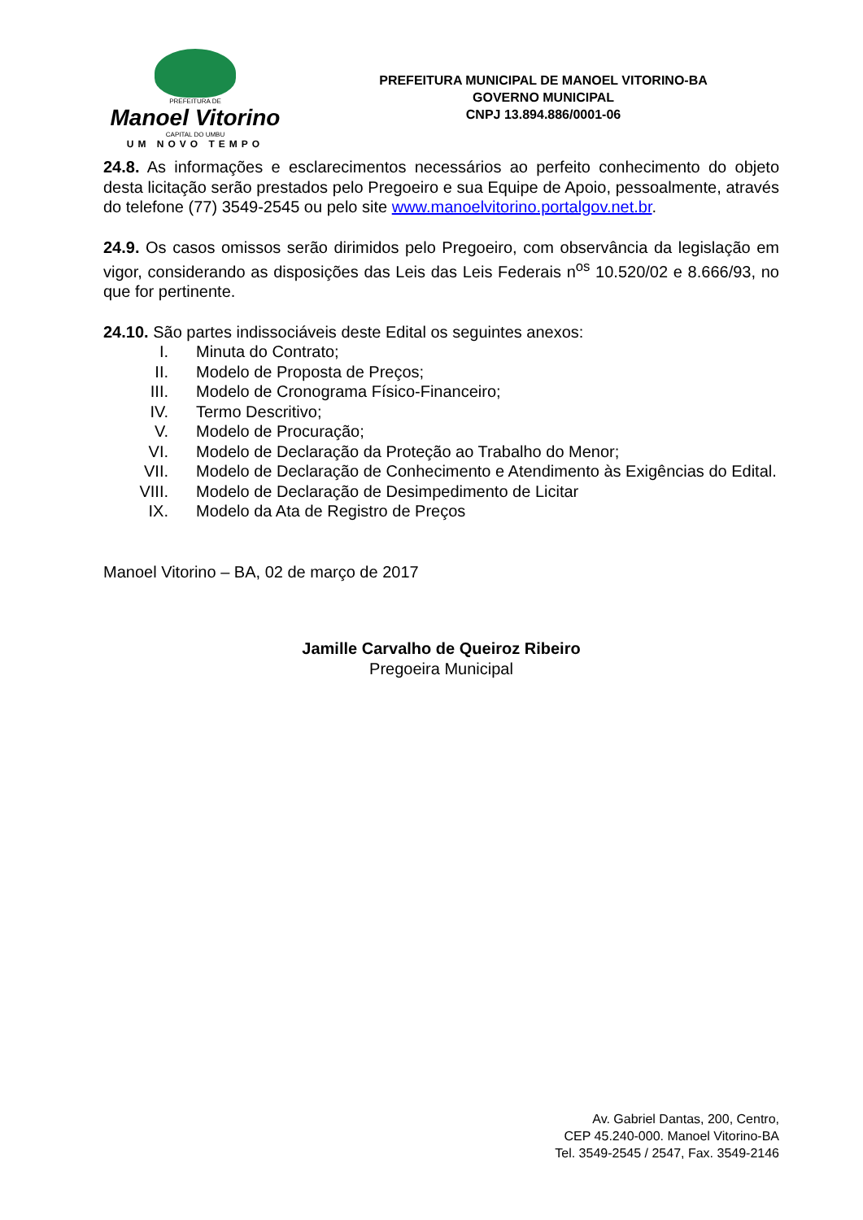PREFEITURA DE
Manoel Vitorino
CAPITAL DO UMBU
UM NOVO TEMPO
PREFEITURA MUNICIPAL DE MANOEL VITORINO-BA
GOVERNO MUNICIPAL
CNPJ 13.894.886/0001-06
24.8. As informações e esclarecimentos necessários ao perfeito conhecimento do objeto desta licitação serão prestados pelo Pregoeiro e sua Equipe de Apoio, pessoalmente, através do telefone (77) 3549-2545 ou pelo site www.manoelvitorino.portalgov.net.br.
24.9. Os casos omissos serão dirimidos pelo Pregoeiro, com observância da legislação em vigor, considerando as disposições das Leis das Leis Federais n<sup>os</sup> 10.520/02 e 8.666/93, no que for pertinente.
24.10. São partes indissociáveis deste Edital os seguintes anexos:
I. Minuta do Contrato;
II. Modelo de Proposta de Preços;
III. Modelo de Cronograma Físico-Financeiro;
IV. Termo Descritivo;
V. Modelo de Procuração;
VI. Modelo de Declaração da Proteção ao Trabalho do Menor;
VII. Modelo de Declaração de Conhecimento e Atendimento às Exigências do Edital.
VIII. Modelo de Declaração de Desimpedimento de Licitar
IX. Modelo da Ata de Registro de Preços
Manoel Vitorino – BA, 02 de março de 2017
Jamille Carvalho de Queiroz Ribeiro
Pregoeira Municipal
Av. Gabriel Dantas, 200, Centro,
CEP 45.240-000. Manoel Vitorino-BA
Tel. 3549-2545 / 2547, Fax. 3549-2146